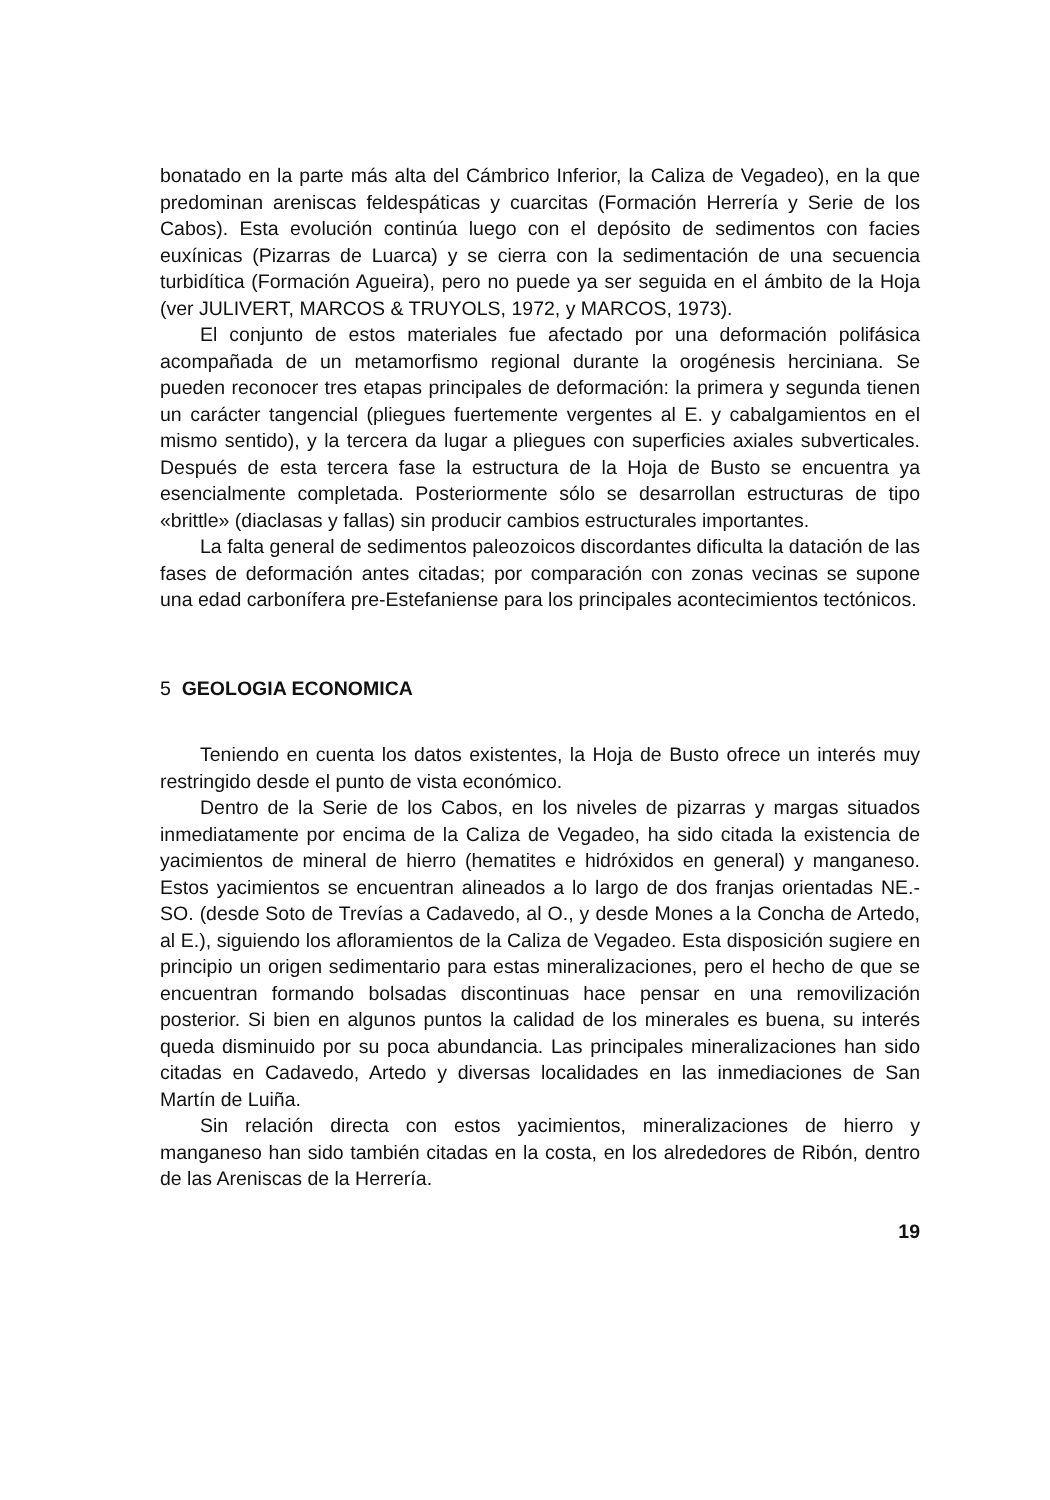bonatado en la parte más alta del Cámbrico Inferior, la Caliza de Vegadeo), en la que predominan areniscas feldespáticas y cuarcitas (Formación Herrería y Serie de los Cabos). Esta evolución continúa luego con el depósito de sedimentos con facies euxínicas (Pizarras de Luarca) y se cierra con la sedimentación de una secuencia turbidítica (Formación Agueira), pero no puede ya ser seguida en el ámbito de la Hoja (ver JULIVERT, MARCOS & TRUYOLS, 1972, y MARCOS, 1973).
El conjunto de estos materiales fue afectado por una deformación polifásica acompañada de un metamorfismo regional durante la orogénesis herciniana. Se pueden reconocer tres etapas principales de deformación: la primera y segunda tienen un carácter tangencial (pliegues fuertemente vergentes al E. y cabalgamientos en el mismo sentido), y la tercera da lugar a pliegues con superficies axiales subverticales. Después de esta tercera fase la estructura de la Hoja de Busto se encuentra ya esencialmente completada. Posteriormente sólo se desarrollan estructuras de tipo «brittle» (diaclasas y fallas) sin producir cambios estructurales importantes.
La falta general de sedimentos paleozoicos discordantes dificulta la datación de las fases de deformación antes citadas; por comparación con zonas vecinas se supone una edad carbonífera pre-Estefaniense para los principales acontecimientos tectónicos.
5 GEOLOGIA ECONOMICA
Teniendo en cuenta los datos existentes, la Hoja de Busto ofrece un interés muy restringido desde el punto de vista económico.
Dentro de la Serie de los Cabos, en los niveles de pizarras y margas situados inmediatamente por encima de la Caliza de Vegadeo, ha sido citada la existencia de yacimientos de mineral de hierro (hematites e hidróxidos en general) y manganeso. Estos yacimientos se encuentran alineados a lo largo de dos franjas orientadas NE.-SO. (desde Soto de Trevías a Cadavedo, al O., y desde Mones a la Concha de Artedo, al E.), siguiendo los afloramientos de la Caliza de Vegadeo. Esta disposición sugiere en principio un origen sedimentario para estas mineralizaciones, pero el hecho de que se encuentran formando bolsadas discontinuas hace pensar en una removilización posterior. Si bien en algunos puntos la calidad de los minerales es buena, su interés queda disminuido por su poca abundancia. Las principales mineralizaciones han sido citadas en Cadavedo, Artedo y diversas localidades en las inmediaciones de San Martín de Luiña.
Sin relación directa con estos yacimientos, mineralizaciones de hierro y manganeso han sido también citadas en la costa, en los alrededores de Ribón, dentro de las Areniscas de la Herrería.
19